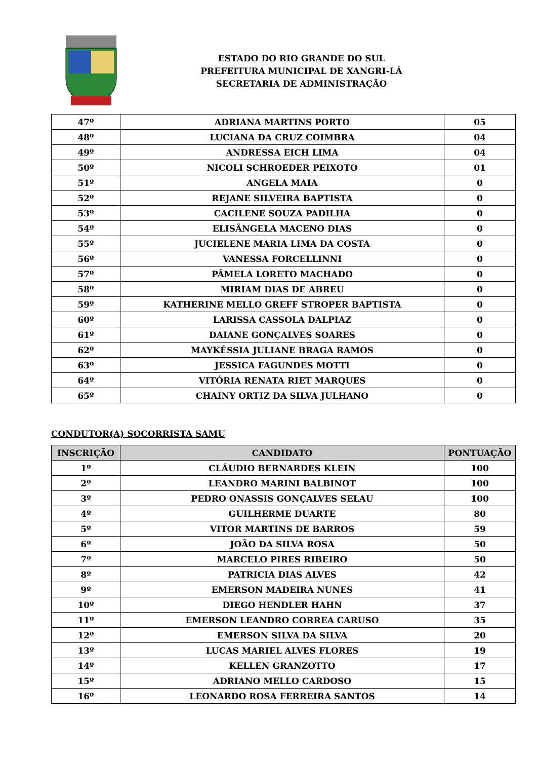ESTADO DO RIO GRANDE DO SUL
PREFEITURA MUNICIPAL DE XANGRI-LÁ
SECRETARIA DE ADMINISTRAÇÃO
| 47º | ADRIANA MARTINS PORTO | 05 |
| 48º | LUCIANA DA CRUZ COIMBRA | 04 |
| 49º | ANDRESSA EICH LIMA | 04 |
| 50º | NICOLI SCHROEDER PEIXOTO | 01 |
| 51º | ANGELA MAIA | 0 |
| 52º | REJANE SILVEIRA BAPTISTA | 0 |
| 53º | CACILENE SOUZA PADILHA | 0 |
| 54º | ELISÂNGELA MACENO DIAS | 0 |
| 55º | JUCIELENE MARIA LIMA DA COSTA | 0 |
| 56º | VANESSA FORCELLINNI | 0 |
| 57º | PÂMELA LORETO MACHADO | 0 |
| 58º | MIRIAM DIAS DE ABREU | 0 |
| 59º | KATHERINE MELLO GREFF STROPER BAPTISTA | 0 |
| 60º | LARISSA CASSOLA DALPIAZ | 0 |
| 61º | DAIANE GONÇALVES SOARES | 0 |
| 62º | MAYKÉSSIA JULIANE BRAGA RAMOS | 0 |
| 63º | JESSICA FAGUNDES MOTTI | 0 |
| 64º | VITÓRIA RENATA RIET MARQUES | 0 |
| 65º | CHAINY ORTIZ DA SILVA JULHANO | 0 |
CONDUTOR(A) SOCORRISTA SAMU
| INSCRIÇÃO | CANDIDATO | PONTUAÇÃO |
| --- | --- | --- |
| 1º | CLÁUDIO BERNARDES KLEIN | 100 |
| 2º | LEANDRO MARINI BALBINOT | 100 |
| 3º | PEDRO ONASSIS GONÇALVES SELAU | 100 |
| 4º | GUILHERME DUARTE | 80 |
| 5º | VITOR MARTINS DE BARROS | 59 |
| 6º | JOÃO DA SILVA ROSA | 50 |
| 7º | MARCELO PIRES RIBEIRO | 50 |
| 8º | PATRICIA DIAS ALVES | 42 |
| 9º | EMERSON MADEIRA NUNES | 41 |
| 10º | DIEGO HENDLER HAHN | 37 |
| 11º | EMERSON LEANDRO CORREA CARUSO | 35 |
| 12º | EMERSON SILVA DA SILVA | 20 |
| 13º | LUCAS MARIEL ALVES FLORES | 19 |
| 14º | KELLEN GRANZOTTO | 17 |
| 15º | ADRIANO MELLO CARDOSO | 15 |
| 16º | LEONARDO ROSA FERREIRA SANTOS | 14 |